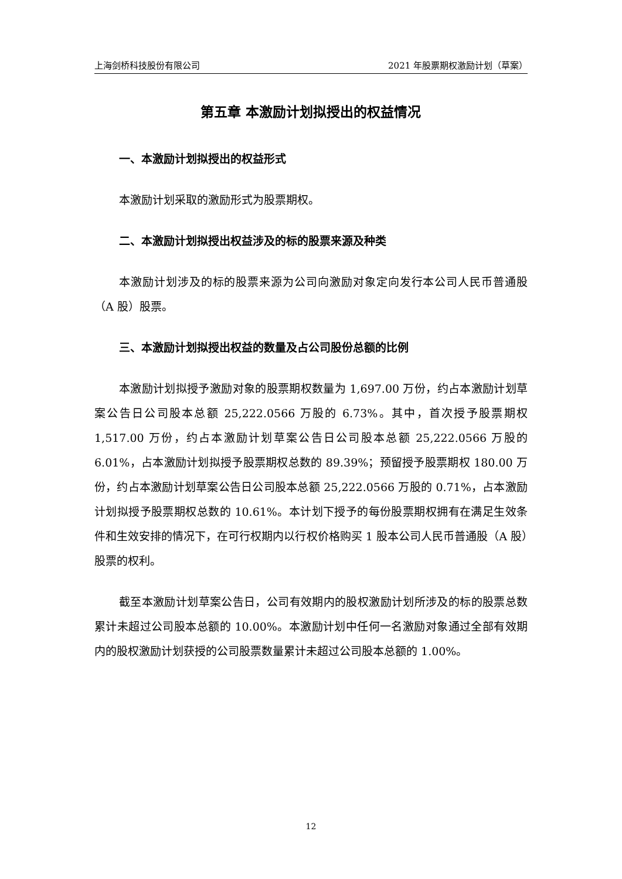上海剑桥科技股份有限公司 2021 年股票期权激励计划（草案）
第五章 本激励计划拟授出的权益情况
一、本激励计划拟授出的权益形式
本激励计划采取的激励形式为股票期权。
二、本激励计划拟授出权益涉及的标的股票来源及种类
本激励计划涉及的标的股票来源为公司向激励对象定向发行本公司人民币普通股（A 股）股票。
三、本激励计划拟授出权益的数量及占公司股份总额的比例
本激励计划拟授予激励对象的股票期权数量为 1,697.00 万份，约占本激励计划草案公告日公司股本总额 25,222.0566 万股的 6.73%。其中，首次授予股票期权 1,517.00 万份，约占本激励计划草案公告日公司股本总额 25,222.0566 万股的 6.01%，占本激励计划拟授予股票期权总数的 89.39%；预留授予股票期权 180.00 万份，约占本激励计划草案公告日公司股本总额 25,222.0566 万股的 0.71%，占本激励计划拟授予股票期权总数的 10.61%。本计划下授予的每份股票期权拥有在满足生效条件和生效安排的情况下，在可行权期内以行权价格购买 1 股本公司人民币普通股（A 股）股票的权利。
截至本激励计划草案公告日，公司有效期内的股权激励计划所涉及的标的股票总数累计未超过公司股本总额的 10.00%。本激励计划中任何一名激励对象通过全部有效期内的股权激励计划获授的公司股票数量累计未超过公司股本总额的 1.00%。
12